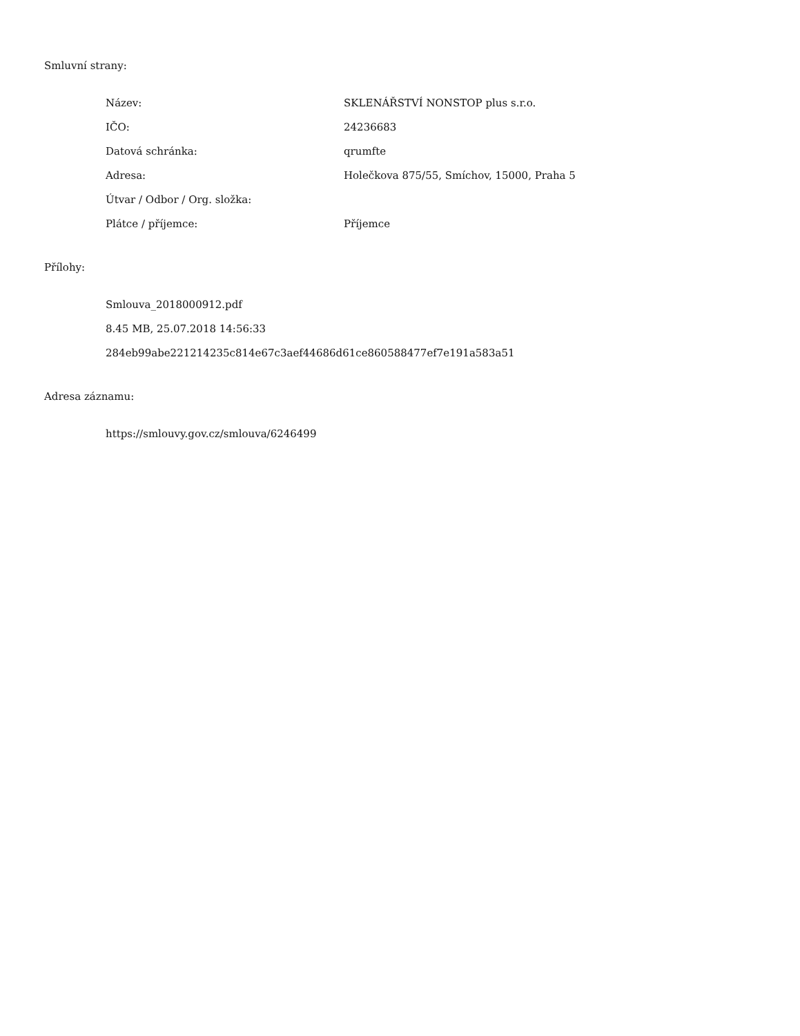Smluvní strany:
| Název: | SKLENÁŘSTVÍ NONSTOP plus s.r.o. |
| IČO: | 24236683 |
| Datová schránka: | qrumfte |
| Adresa: | Holečkova 875/55, Smíchov, 15000, Praha 5 |
| Útvar / Odbor / Org. složka: | |
| Plátce / příjemce: | Příjemce |
Přílohy:
Smlouva_2018000912.pdf
8.45 MB, 25.07.2018 14:56:33
284eb99abe221214235c814e67c3aef44686d61ce860588477ef7e191a583a51
Adresa záznamu:
https://smlouvy.gov.cz/smlouva/6246499